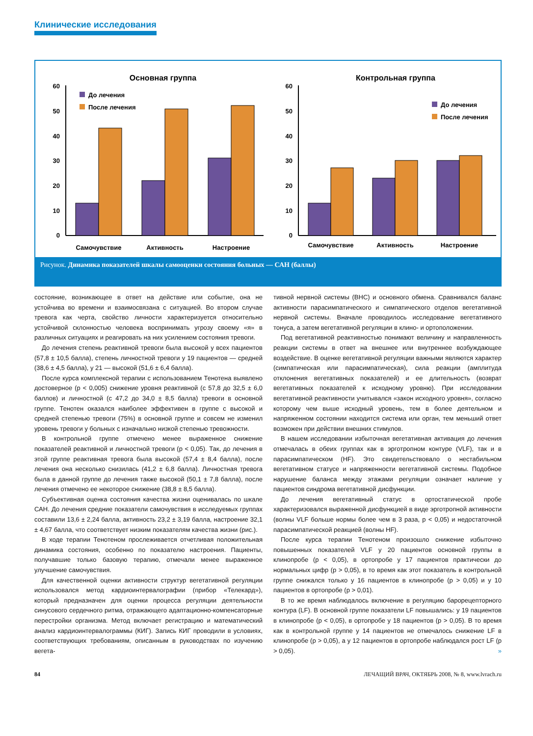Клинические исследования
Основная группа
60
50
40
30
20
10
0
До лечения
После лечения
Самочувствие
Активность
Настроение
Контрольная группа
60
50
40
30
20
10
0
До лечения
После лечения
Самочувствие
Активность
Настроение
Рисунок. Динамика показателей шкалы самооценки состояния больных — САН (баллы)
состояние, возникающее в ответ на действие или событие, она не устойчива во времени и взаимосвязана с ситуацией. Во втором случае тревога как черта, свойство личности характеризуется относительно устойчивой склонностью человека воспринимать угрозу своему «я» в различных ситуациях и реагировать на них усилением состояния тревоги.
До лечения степень реактивной тревоги была высокой у всех пациентов (57,8 ± 10,5 балла), степень личностной тревоги у 19 пациентов — средней (38,6 ± 4,5 балла), у 21 — высокой (51,6 ± 6,4 балла).
После курса комплексной терапии с использованием Тенотена выявлено достоверное (p < 0,005) снижение уровня реактивной (с 57,8 до 32,5 ± 6,0 баллов) и личностной (с 47,2 до 34,0 ± 8,5 балла) тревоги в основной группе. Тенотен оказался наиболее эффективен в группе с высокой и средней степенью тревоги (75%) в основной группе и совсем не изменил уровень тревоги у больных с изначально низкой степенью тревожности.
В контрольной группе отмечено менее выраженное снижение показателей реактивной и личностной тревоги (p < 0,05). Так, до лечения в этой группе реактивная тревога была высокой (57,4 ± 8,4 балла), после лечения она несколько снизилась (41,2 ± 6,8 балла). Личностная тревога была в данной группе до лечения также высокой (50,1 ± 7,8 балла), после лечения отмечено ее некоторое снижение (38,8 ± 8,5 балла).
Субъективная оценка состояния качества жизни оценивалась по шкале САН. До лечения средние показатели самочувствия в исследуемых группах составили 13,6 ± 2,24 балла, активность 23,2 ± 3,19 балла, настроение 32,1 ± 4,67 балла, что соответствует низким показателям качества жизни (рис.).
В ходе терапии Тенотеном прослеживается отчетливая положительная динамика состояния, особенно по показателю настроения. Пациенты, получавшие только базовую терапию, отмечали менее выраженное улучшение самочувствия.
Для качественной оценки активности структур вегетативной регуляции использовался метод кардиоинтервалографии (прибор «Телекард»), который предназначен для оценки процесса регуляции деятельности синусового сердечного ритма, отражающего адаптационно-компенсаторные перестройки организма. Метод включает регистрацию и математический анализ кардиоинтервалограммы (КИГ). Запись КИГ проводили в условиях, соответствующих требованиям, описанным в руководствах по изучению вегета-
тивной нервной системы (ВНС) и основного обмена. Сравнивался баланс активности парасимпатического и симпатического отделов вегетативной нервной системы. Вначале проводилось исследование вегетативного тонуса, а затем вегетативной регуляции в клино- и ортоположении.
Под вегетативной реактивностью понимают величину и направленность реакции системы в ответ на внешнее или внутреннее возбуждающее воздействие. В оценке вегетативной регуляции важными являются характер (симпатическая или парасимпатическая), сила реакции (амплитуда отклонения вегетативных показателей) и ее длительность (возврат вегетативных показателей к исходному уровню). При исследовании вегетативной реактивности учитывался «закон исходного уровня», согласно которому чем выше исходный уровень, тем в более деятельном и напряженном состоянии находится система или орган, тем меньший ответ возможен при действии внешних стимулов.
В нашем исследовании избыточная вегетативная активация до лечения отмечалась в обеих группах как в эрготропном контуре (VLF), так и в парасимпатическом (HF). Это свидетельствовало о нестабильном вегетативном статусе и напряженности вегетативной системы. Подобное нарушение баланса между этажами регуляции означает наличие у пациентов синдрома вегетативной дисфункции.
До лечения вегетативный статус в ортостатической пробе характеризовался выраженной дисфункцией в виде эрготропной активности (волны VLF больше нормы более чем в 3 раза, p < 0,05) и недостаточной парасимпатической реакцией (волны HF).
После курса терапии Тенотеном произошло снижение избыточно повышенных показателей VLF у 20 пациентов основной группы в клинопробе (p < 0,05), в ортопробе у 17 пациентов практически до нормальных цифр (p > 0,05), в то время как этот показатель в контрольной группе снижался только у 16 пациентов в клинопробе (p > 0,05) и у 10 пациентов в ортопробе (p > 0,01).
В то же время наблюдалось включение в регуляцию барорецепторного контура (LF). В основной группе показатели LF повышались: у 19 пациентов в клинопробе (p < 0,05), в ортопробе у 18 пациентов (p > 0,05). В то время как в контрольной группе у 14 пациентов не отмечалось снижение LF в клинопробе (p > 0,05), а у 12 пациентов в ортопробе наблюдался рост LF (p > 0,05). »
84 ЛЕЧАЩИЙ ВРАЧ, ОКТЯБРЬ 2008, № 8, www.lvrach.ru